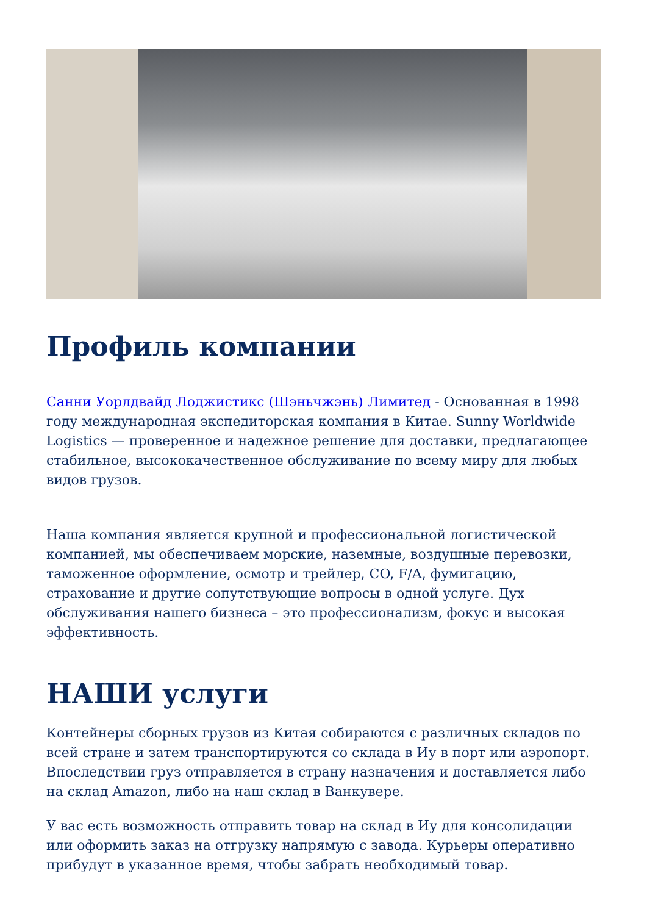Профиль компании
Санни Уорлдвайд Лоджистикс (Шэньчжэнь) Лимитед - Основанная в 1998 году международная экспедиторская компания в Китае. Sunny Worldwide Logistics — проверенное и надежное решение для доставки, предлагающее стабильное, высококачественное обслуживание по всему миру для любых видов грузов.
Наша компания является крупной и профессиональной логистической компанией, мы обеспечиваем морские, наземные, воздушные перевозки, таможенное оформление, осмотр и трейлер, CO, F/A, фумигацию, страхование и другие сопутствующие вопросы в одной услуге. Дух обслуживания нашего бизнеса – это профессионализм, фокус и высокая эффективность.
НАШИ услуги
Контейнеры сборных грузов из Китая собираются с различных складов по всей стране и затем транспортируются со склада в Иу в порт или аэропорт. Впоследствии груз отправляется в страну назначения и доставляется либо на склад Amazon, либо на наш склад в Ванкувере.
У вас есть возможность отправить товар на склад в Иу для консолидации или оформить заказ на отгрузку напрямую с завода. Курьеры оперативно прибудут в указанное время, чтобы забрать необходимый товар.